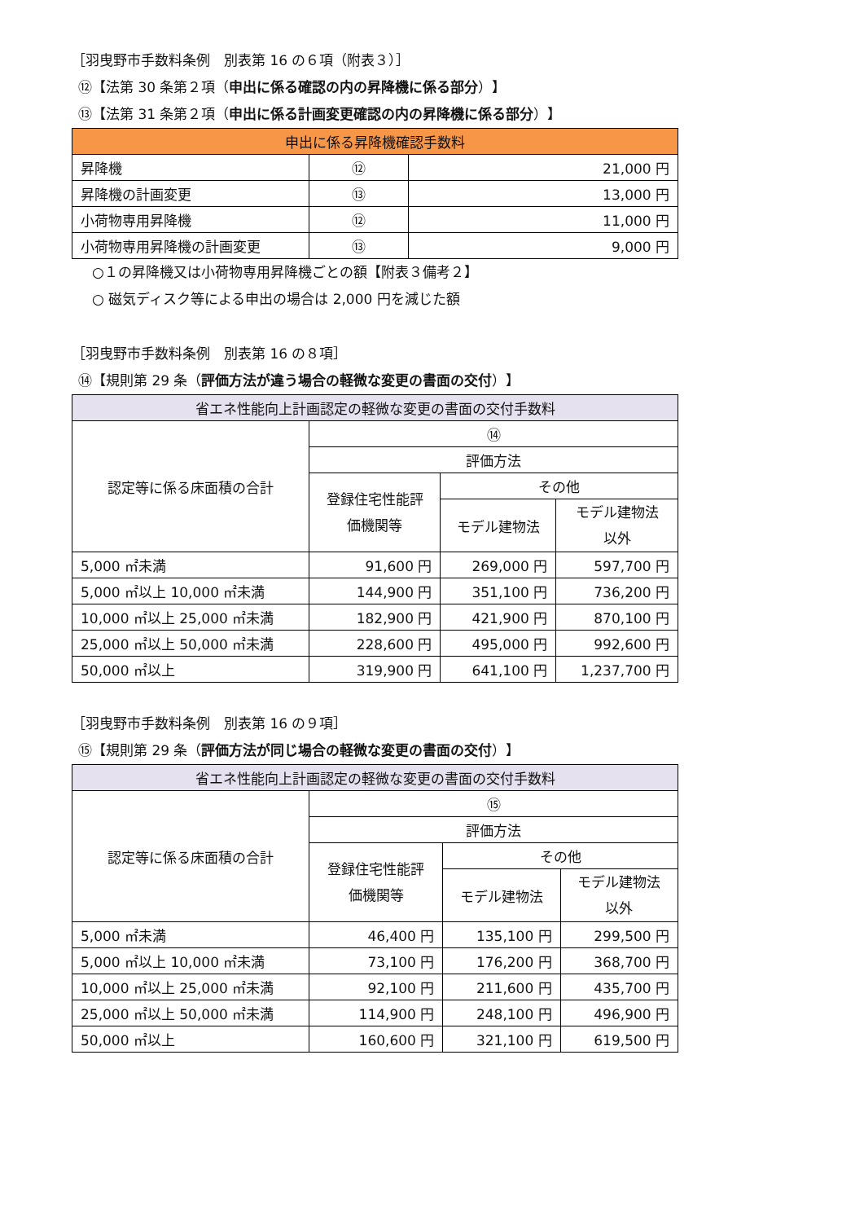［羽曳野市手数料条例　別表第 16 の６項（附表３）］
⑫【法第 30 条第２項（申出に係る確認の内の昇降機に係る部分）】
⑬【法第 31 条第２項（申出に係る計画変更確認の内の昇降機に係る部分）】
| 申出に係る昇降機確認手数料 | | |
| --- | --- | --- |
| 昇降機 | ⑫ | 21,000 円 |
| 昇降機の計画変更 | ⑬ | 13,000 円 |
| 小荷物専用昇降機 | ⑫ | 11,000 円 |
| 小荷物専用昇降機の計画変更 | ⑬ | 9,000 円 |
○１の昇降機又は小荷物専用昇降機ごとの額【附表３備考２】
○ 磁気ディスク等による申出の場合は 2,000 円を減じた額
［羽曳野市手数料条例　別表第 16 の８項］
⑭【規則第 29 条（評価方法が違う場合の軽微な変更の書面の交付）】
| 省エネ性能向上計画認定の軽微な変更の書面の交付手数料 | | | |
| --- | --- | --- | --- |
| 認定等に係る床面積の合計 | ⑭ | | |
| | 評価方法 | | |
| | 登録住宅性能評 価機関等 | その他 | |
| | | モデル建物法 | モデル建物法 以外 |
| 5,000 ㎡未満 | 91,600 円 | 269,000 円 | 597,700 円 |
| 5,000 ㎡以上 10,000 ㎡未満 | 144,900 円 | 351,100 円 | 736,200 円 |
| 10,000 ㎡以上 25,000 ㎡未満 | 182,900 円 | 421,900 円 | 870,100 円 |
| 25,000 ㎡以上 50,000 ㎡未満 | 228,600 円 | 495,000 円 | 992,600 円 |
| 50,000 ㎡以上 | 319,900 円 | 641,100 円 | 1,237,700 円 |
［羽曳野市手数料条例　別表第 16 の９項］
⑮【規則第 29 条（評価方法が同じ場合の軽微な変更の書面の交付）】
| 省エネ性能向上計画認定の軽微な変更の書面の交付手数料 | | | |
| --- | --- | --- | --- |
| 認定等に係る床面積の合計 | ⑮ | | |
| | 評価方法 | | |
| | 登録住宅性能評 価機関等 | その他 | |
| | | モデル建物法 | モデル建物法 以外 |
| 5,000 ㎡未満 | 46,400 円 | 135,100 円 | 299,500 円 |
| 5,000 ㎡以上 10,000 ㎡未満 | 73,100 円 | 176,200 円 | 368,700 円 |
| 10,000 ㎡以上 25,000 ㎡未満 | 92,100 円 | 211,600 円 | 435,700 円 |
| 25,000 ㎡以上 50,000 ㎡未満 | 114,900 円 | 248,100 円 | 496,900 円 |
| 50,000 ㎡以上 | 160,600 円 | 321,100 円 | 619,500 円 |